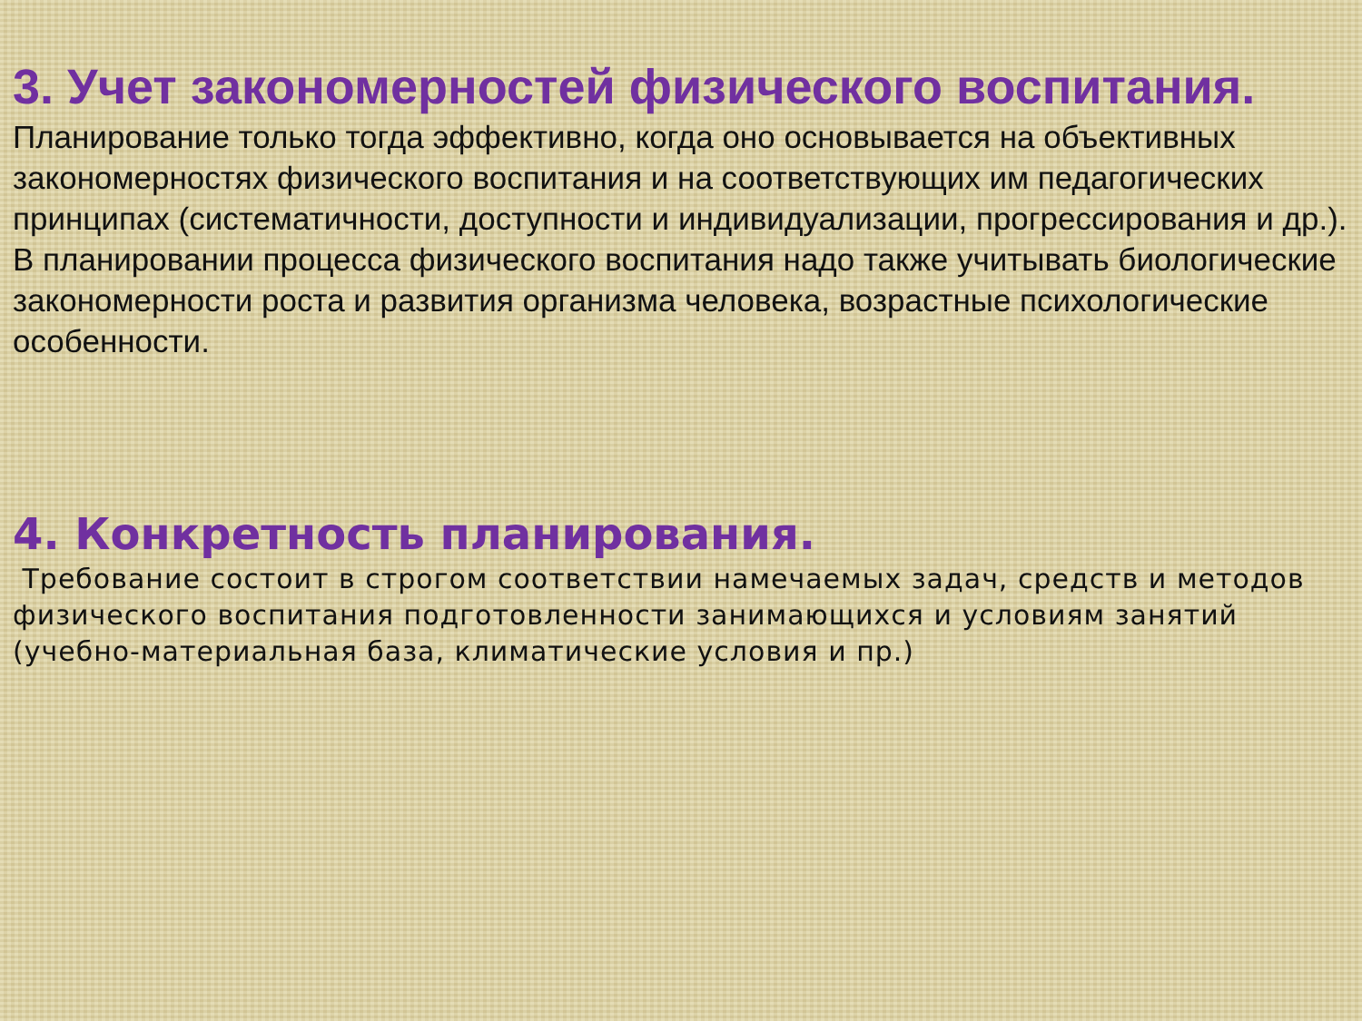3. Учет закономерностей физического воспитания.
Планирование только тогда эффективно, когда оно основывается на объективных закономерностях физического воспитания и на соответствующих им педагогических принципах (систематичности, доступности и индивидуализации, прогрессирования и др.). В планировании процесса физического воспитания надо также учитывать биологические закономерности роста и развития организма человека, возрастные психологические особенности.
4. Конкретность планирования.
Требование состоит в строгом соответствии намечаемых задач, средств и методов физического воспитания подготовленности занимающихся и условиям занятий (учебно-материальная база, климатические условия и пр.)